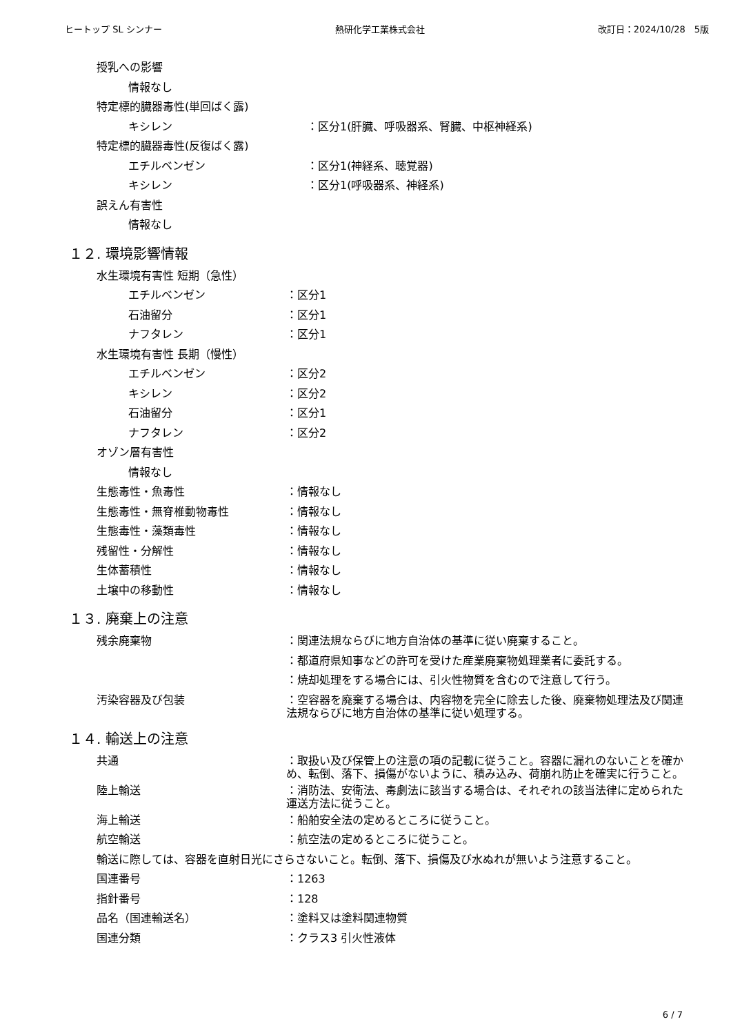ヒートップ SL シンナー 熱研化学工業株式会社 改訂日：2024/10/28　5版
授乳への影響
情報なし
特定標的臓器毒性(単回ばく露)
キシレン ：区分1(肝臓、呼吸器系、腎臓、中枢神経系)
特定標的臓器毒性(反復ばく露)
エチルベンゼン ：区分1(神経系、聴覚器)
キシレン ：区分1(呼吸器系、神経系)
誤えん有害性
情報なし
１２. 環境影響情報
水生環境有害性 短期（急性）
エチルベンゼン ：区分1
石油留分 ：区分1
ナフタレン ：区分1
水生環境有害性 長期（慢性）
エチルベンゼン ：区分2
キシレン ：区分2
石油留分 ：区分1
ナフタレン ：区分2
オゾン層有害性
情報なし
生態毒性・魚毒性 ：情報なし
生態毒性・無脊椎動物毒性 ：情報なし
生態毒性・藻類毒性 ：情報なし
残留性・分解性 ：情報なし
生体蓄積性 ：情報なし
土壌中の移動性 ：情報なし
１３. 廃棄上の注意
残余廃棄物 ：関連法規ならびに地方自治体の基準に従い廃棄すること。
：都道府県知事などの許可を受けた産業廃棄物処理業者に委託する。
：焼却処理をする場合には、引火性物質を含むので注意して行う。
汚染容器及び包装 ：空容器を廃棄する場合は、内容物を完全に除去した後、廃棄物処理法及び関連法規ならびに地方自治体の基準に従い処理する。
１４. 輸送上の注意
共通 ：取扱い及び保管上の注意の項の記載に従うこと。容器に漏れのないことを確かめ、転倒、落下、損傷がないように、積み込み、荷崩れ防止を確実に行うこと。
陸上輸送 ：消防法、安衛法、毒劇法に該当する場合は、それぞれの該当法律に定められた運送方法に従うこと。
海上輸送 ：船舶安全法の定めるところに従うこと。
航空輸送 ：航空法の定めるところに従うこと。
輸送に際しては、容器を直射日光にさらさないこと。転倒、落下、損傷及び水ぬれが無いよう注意すること。
国連番号 ：1263
指針番号 ：128
品名（国連輸送名） ：塗料又は塗料関連物質
国連分類 ：クラス3 引火性液体
6 / 7